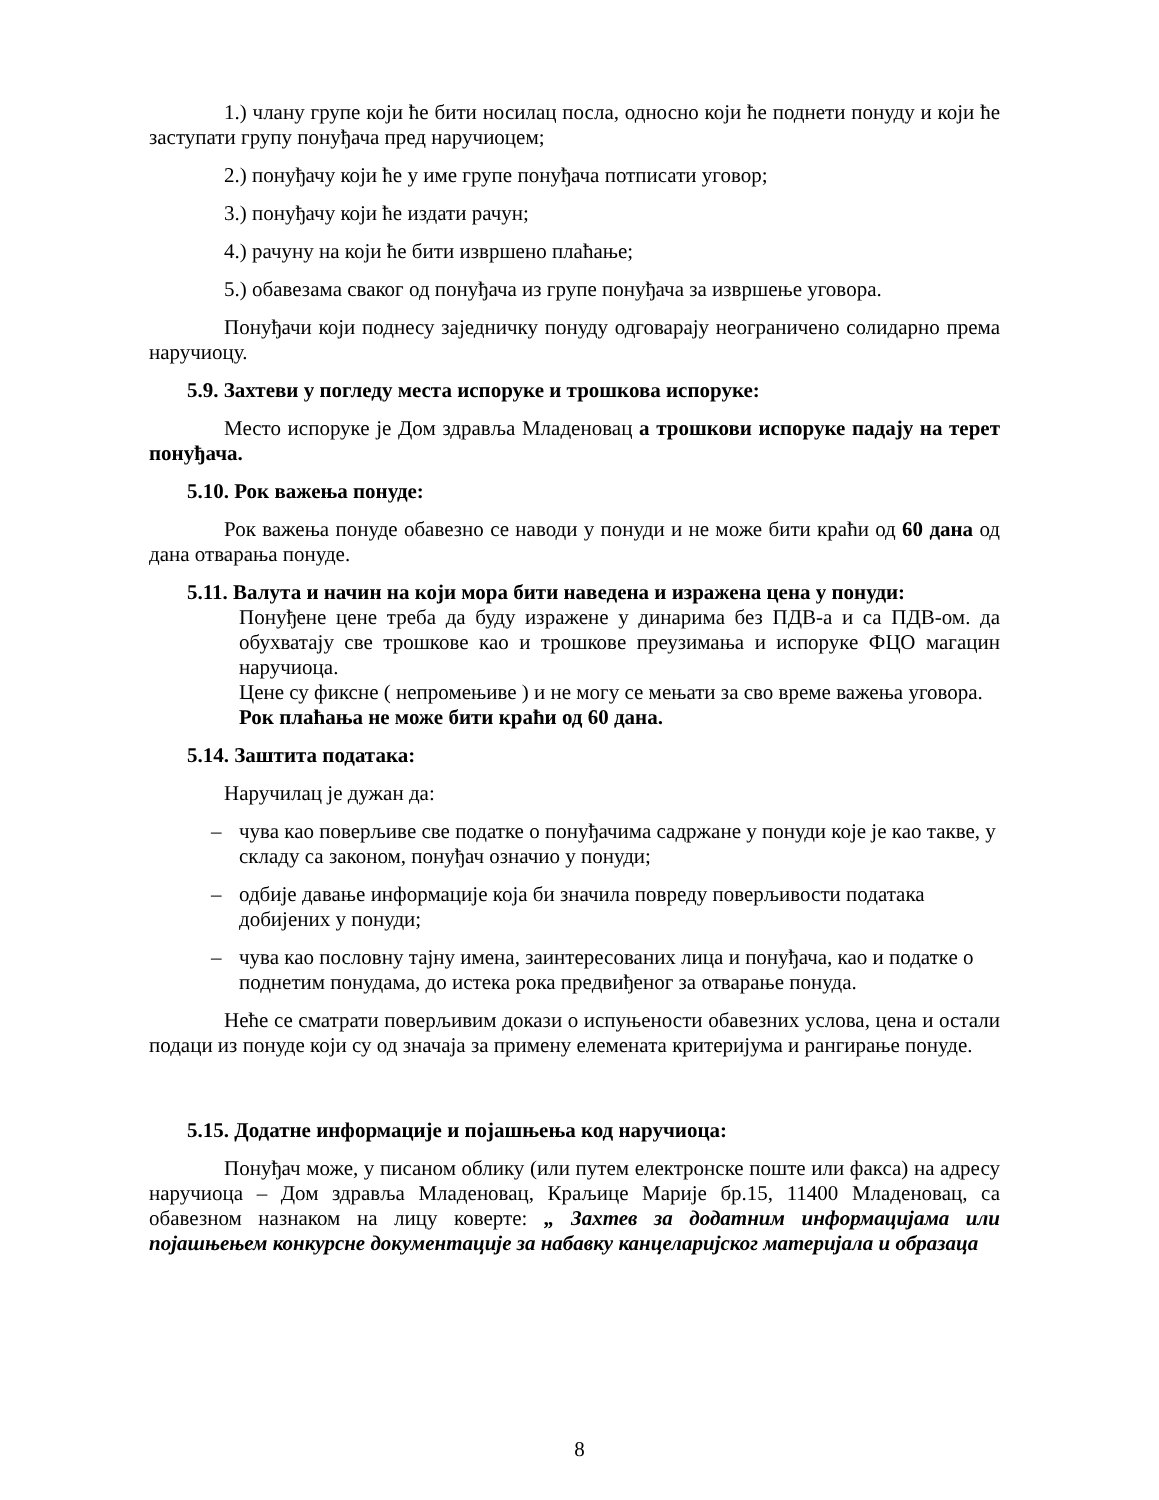1.) члану групе који ће бити носилац посла, односно који ће поднети понуду и који ће заступати групу понуђача пред наручиоцем;
2.) понуђачу који ће у име групе понуђача потписати уговор;
3.) понуђачу који ће издати рачун;
4.) рачуну на који ће бити извршено плаћање;
5.) обавезама сваког од понуђача из групе понуђача за извршење уговора.
Понуђачи који поднесу заједничку понуду одговарају неограничено солидарно према наручиоцу.
5.9. Захтеви у погледу места испоруке и трошкова испоруке:
Место испоруке је Дом здравља Младеновац а трошкови испоруке падају на терет понуђача.
5.10. Рок важења понуде:
Рок важења понуде обавезно се наводи у понуди и не може бити краћи од 60 дана од дана отварања понуде.
5.11. Валута и начин на који мора бити наведена и изражена цена у понуди:
Понуђене цене треба да буду изражене у динарима без ПДВ-а и са ПДВ-ом. да обухватају све трошкове као и трошкове преузимања и испоруке ФЦО магацин наручиоца.
Цене су фиксне ( непромењиве ) и не могу се мењати за сво време важења уговора.
Рок плаћања не може бити краћи од 60 дана.
5.14. Заштита података:
Наручилац је дужан да:
– чува као поверљиве све податке о понуђачима садржане у понуди које је као такве, у складу са законом, понуђач означио у понуди;
– одбије давање информације која би значила повреду поверљивости података добијених у понуди;
– чува као пословну тајну имена, заинтересованих лица и понуђача, као и податке о поднетим понудама, до истека рока предвиђеног за отварање понуда.
Неће се сматрати поверљивим докази о испуњености обавезних услова, цена и остали подаци из понуде који су од значаја за примену елемената критеријума и рангирање понуде.
5.15. Додатне информације и појашњења код наручиоца:
Понуђач може, у писаном облику (или путем електронске поште или факса) на адресу наручиоца – Дом здравља Младеновац, Краљице Марије бр.15, 11400 Младеновац, са обавезном назнаком на лицу коверте: „ Захтев за додатним информацијама или појашњењем конкурсне документације за набавку канцеларијског материјала и образаца
8